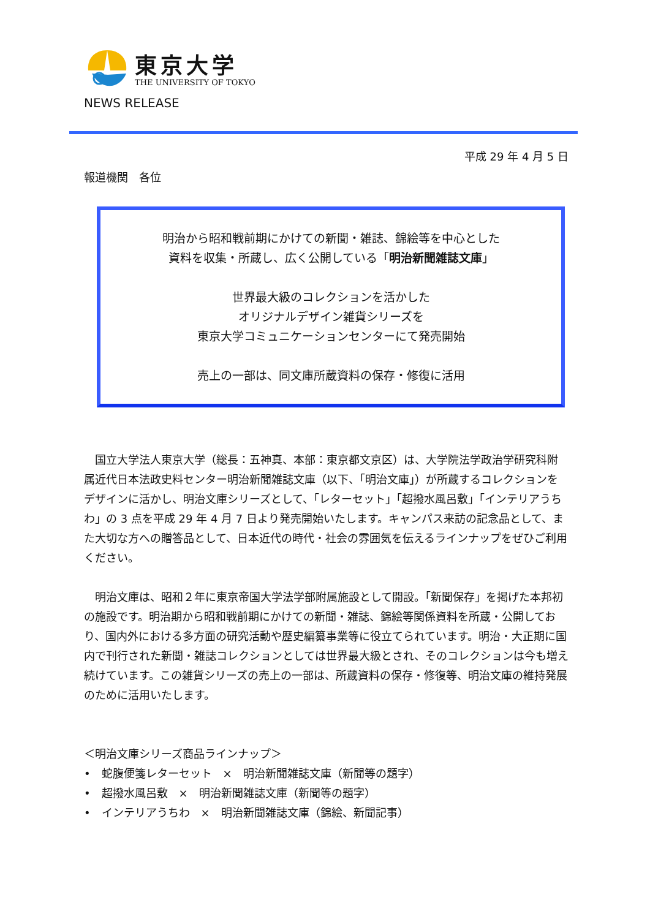東京大学
THE UNIVERSITY OF TOKYO
NEWS RELEASE
平成 29 年 4 月 5 日
報道機関　各位
明治から昭和戦前期にかけての新聞・雑誌、錦絵等を中心とした
資料を収集・所蔵し、広く公開している「明治新聞雑誌文庫」
世界最大級のコレクションを活かした
オリジナルデザイン雑貨シリーズを
東京大学コミュニケーションセンターにて発売開始
売上の一部は、同文庫所蔵資料の保存・修復に活用
　国立大学法人東京大学（総長：五神真、本部：東京都文京区）は、大学院法学政治学研究科附属近代日本法政史料センター明治新聞雑誌文庫（以下、「明治文庫」）が所蔵するコレクションをデザインに活かし、明治文庫シリーズとして、「レターセット」「超撥水風呂敷」「インテリアうちわ」の 3 点を平成 29 年 4 月 7 日より発売開始いたします。キャンパス来訪の記念品として、また大切な方への贈答品として、日本近代の時代・社会の雰囲気を伝えるラインナップをぜひご利用ください。
　明治文庫は、昭和２年に東京帝国大学法学部附属施設として開設。「新聞保存」を掲げた本邦初の施設です。明治期から昭和戦前期にかけての新聞・雑誌、錦絵等関係資料を所蔵・公開しており、国内外における多方面の研究活動や歴史編纂事業等に役立てられています。明治・大正期に国内で刊行された新聞・雑誌コレクションとしては世界最大級とされ、そのコレクションは今も増え続けています。この雑貨シリーズの売上の一部は、所蔵資料の保存・修復等、明治文庫の維持発展のために活用いたします。
＜明治文庫シリーズ商品ラインナップ＞
•　蛇腹便箋レターセット　×　明治新聞雑誌文庫（新聞等の題字）
•　超撥水風呂敷　×　明治新聞雑誌文庫（新聞等の題字）
•　インテリアうちわ　×　明治新聞雑誌文庫（錦絵、新聞記事）